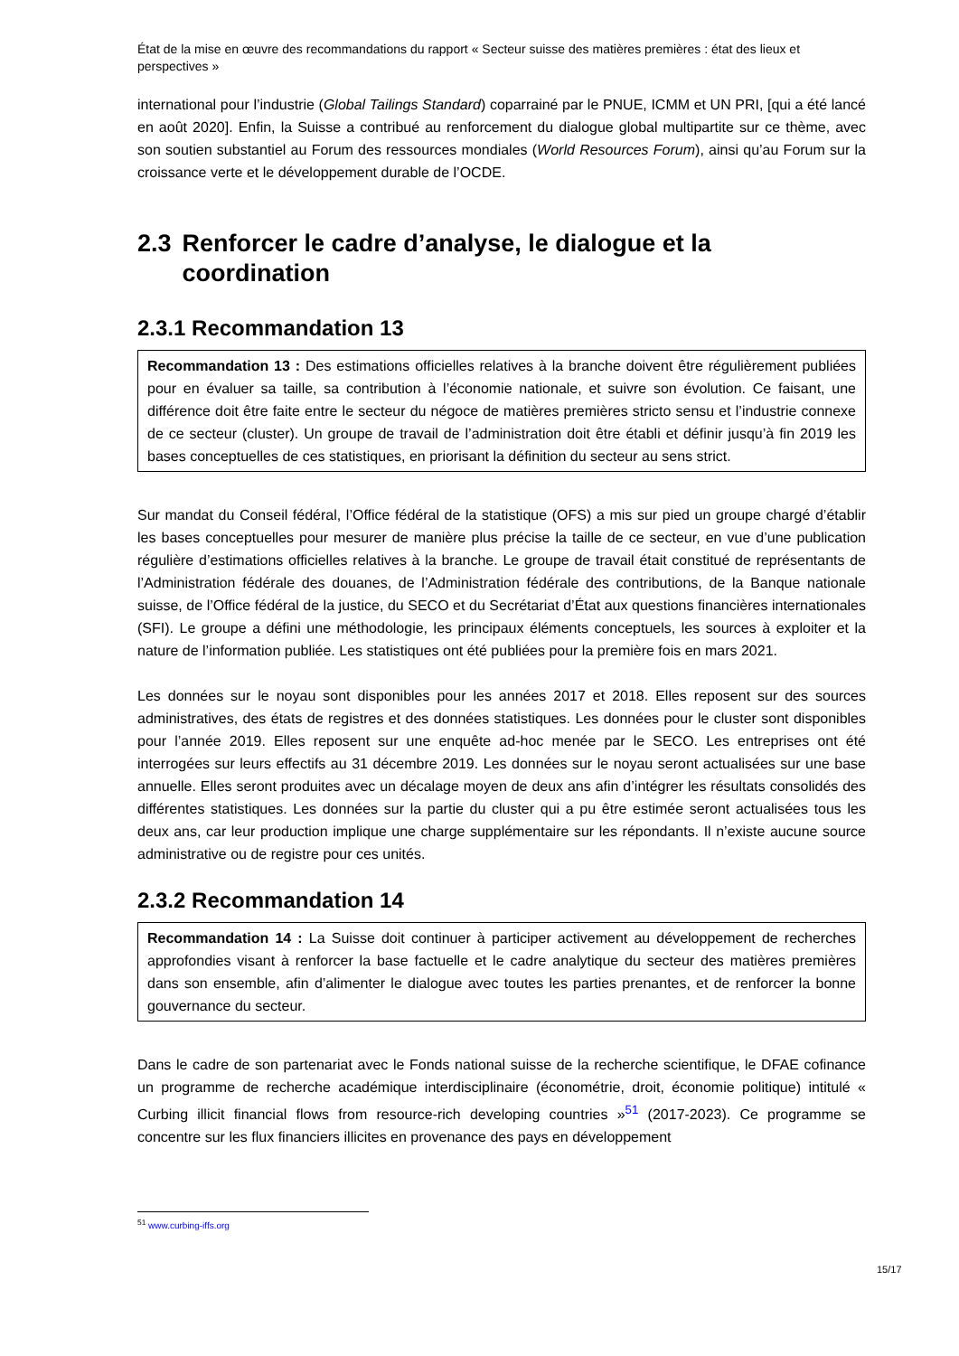État de la mise en œuvre des recommandations du rapport « Secteur suisse des matières premières : état des lieux et perspectives »
international pour l’industrie (Global Tailings Standard) coparrainé par le PNUE, ICMM et UN PRI, [qui a été lancé en août 2020]. Enfin, la Suisse a contribué au renforcement du dialogue global multipartite sur ce thème, avec son soutien substantiel au Forum des ressources mondiales (World Resources Forum), ainsi qu’au Forum sur la croissance verte et le développement durable de l’OCDE.
2.3 Renforcer le cadre d’analyse, le dialogue et la coordination
2.3.1 Recommandation 13
Recommandation 13 : Des estimations officielles relatives à la branche doivent être régulièrement publiées pour en évaluer sa taille, sa contribution à l’économie nationale, et suivre son évolution. Ce faisant, une différence doit être faite entre le secteur du négoce de matières premières stricto sensu et l’industrie connexe de ce secteur (cluster). Un groupe de travail de l’administration doit être établi et définir jusqu’à fin 2019 les bases conceptuelles de ces statistiques, en priorisant la définition du secteur au sens strict.
Sur mandat du Conseil fédéral, l’Office fédéral de la statistique (OFS) a mis sur pied un groupe chargé d’établir les bases conceptuelles pour mesurer de manière plus précise la taille de ce secteur, en vue d’une publication régulière d’estimations officielles relatives à la branche. Le groupe de travail était constitué de représentants de l’Administration fédérale des douanes, de l’Administration fédérale des contributions, de la Banque nationale suisse, de l’Office fédéral de la justice, du SECO et du Secrétariat d’État aux questions financières internationales (SFI). Le groupe a défini une méthodologie, les principaux éléments conceptuels, les sources à exploiter et la nature de l’information publiée. Les statistiques ont été publiées pour la première fois en mars 2021.
Les données sur le noyau sont disponibles pour les années 2017 et 2018. Elles reposent sur des sources administratives, des états de registres et des données statistiques. Les données pour le cluster sont disponibles pour l’année 2019. Elles reposent sur une enquête ad-hoc menée par le SECO. Les entreprises ont été interrogées sur leurs effectifs au 31 décembre 2019. Les données sur le noyau seront actualisées sur une base annuelle. Elles seront produites avec un décalage moyen de deux ans afin d’intégrer les résultats consolidés des différentes statistiques. Les données sur la partie du cluster qui a pu être estimée seront actualisées tous les deux ans, car leur production implique une charge supplémentaire sur les répondants. Il n’existe aucune source administrative ou de registre pour ces unités.
2.3.2 Recommandation 14
Recommandation 14 : La Suisse doit continuer à participer activement au développement de recherches approfondies visant à renforcer la base factuelle et le cadre analytique du secteur des matières premières dans son ensemble, afin d’alimenter le dialogue avec toutes les parties prenantes, et de renforcer la bonne gouvernance du secteur.
Dans le cadre de son partenariat avec le Fonds national suisse de la recherche scientifique, le DFAE cofinance un programme de recherche académique interdisciplinaire (économétrie, droit, économie politique) intitulé « Curbing illicit financial flows from resource-rich developing countries »<sup>51</sup> (2017-2023). Ce programme se concentre sur les flux financiers illicites en provenance des pays en développement
<sup>51</sup> www.curbing-iffs.org
15/17